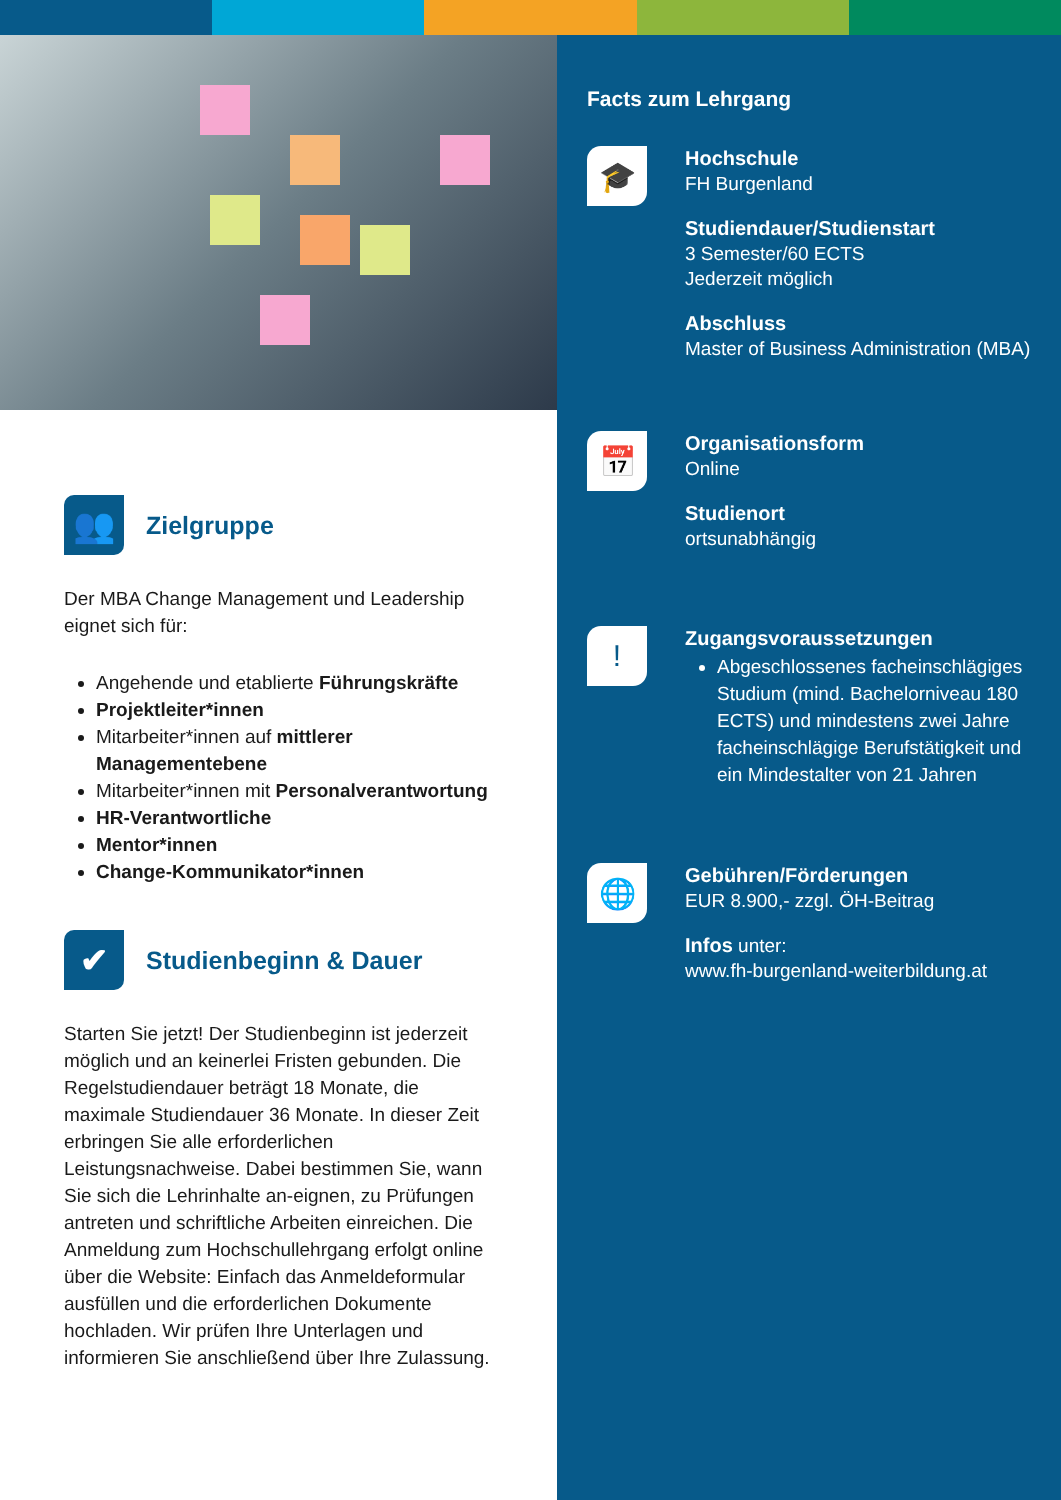👥 Zielgruppe
Der MBA Change Management und Leadership eignet sich für:
Angehende und etablierte Führungskräfte
Projektleiter*innen
Mitarbeiter*innen auf mittlerer Managementebene
Mitarbeiter*innen mit Personalverantwortung
HR-Verantwortliche
Mentor*innen
Change-Kommunikator*innen
✔ Studienbeginn & Dauer
Starten Sie jetzt! Der Studienbeginn ist jederzeit möglich und an keinerlei Fristen gebunden. Die Regelstudiendauer beträgt 18 Monate, die maximale Studiendauer 36 Monate. In dieser Zeit erbringen Sie alle erforderlichen Leistungsnachweise. Dabei bestimmen Sie, wann Sie sich die Lehrinhalte an-eignen, zu Prüfungen antreten und schriftliche Arbeiten einreichen. Die Anmeldung zum Hochschullehrgang erfolgt online über die Website: Einfach das Anmeldeformular ausfüllen und die erforderlichen Dokumente hochladen. Wir prüfen Ihre Unterlagen und informieren Sie anschließend über Ihre Zulassung.
Facts zum Lehrgang
🎓
Hochschule
FH Burgenland
Studiendauer/Studienstart
3 Semester/60 ECTS
Jederzeit möglich
Abschluss
Master of Business Administration (MBA)
📅
Organisationsform
Online
Studienort
ortsunabhängig
!
Zugangsvoraussetzungen
Abgeschlossenes facheinschlägiges Studium (mind. Bachelorniveau 180 ECTS) und mindestens zwei Jahre facheinschlägige Berufstätigkeit und ein Mindestalter von 21 Jahren
🌐
Gebühren/Förderungen
EUR 8.900,- zzgl. ÖH-Beitrag
Infos unter:
www.fh-burgenland-weiterbildung.at